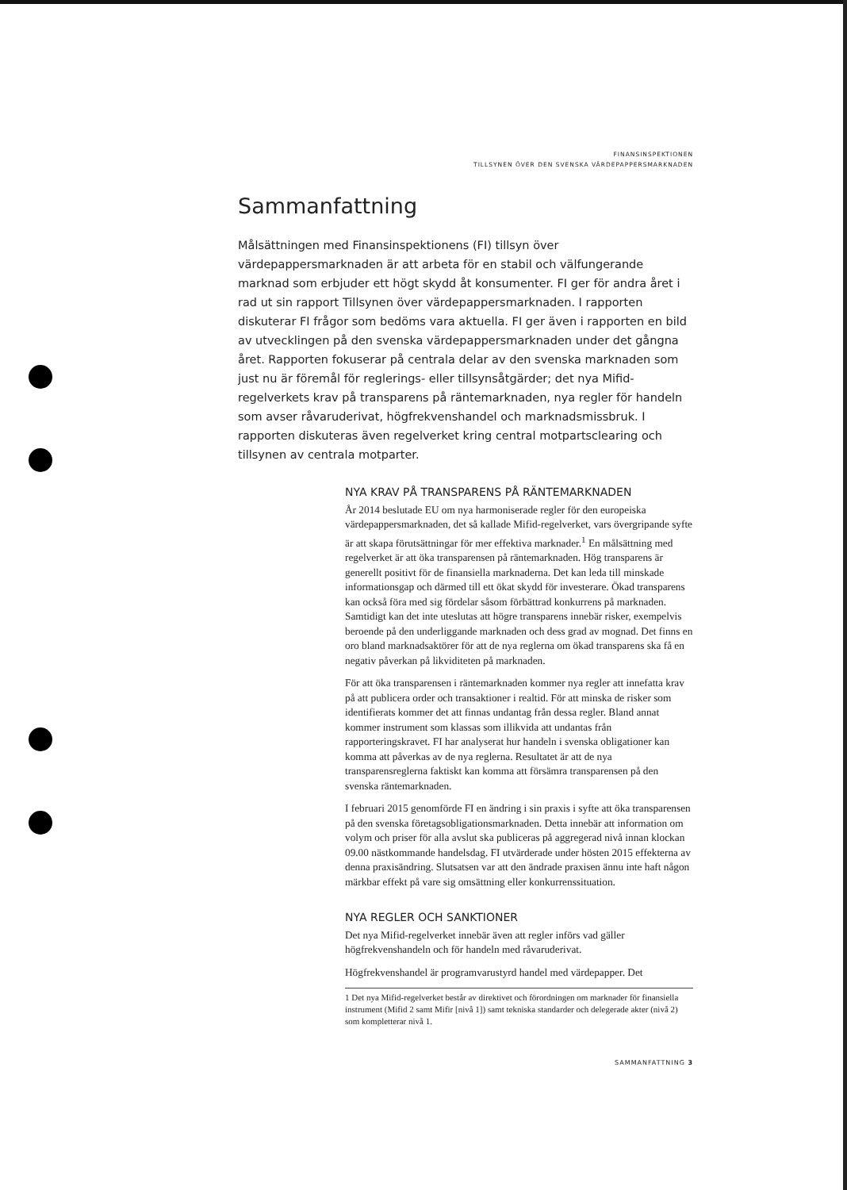FINANSINSPEKTIONEN
TILLSYNEN ÖVER DEN SVENSKA VÄRDEPAPPERSMARKNADEN
Sammanfattning
Målsättningen med Finansinspektionens (FI) tillsyn över värdepappersmarknaden är att arbeta för en stabil och välfungerande marknad som erbjuder ett högt skydd åt konsumenter. FI ger för andra året i rad ut sin rapport Tillsynen över värdepappersmarknaden. I rapporten diskuterar FI frågor som bedöms vara aktuella. FI ger även i rapporten en bild av utvecklingen på den svenska värdepappersmarknaden under det gångna året. Rapporten fokuserar på centrala delar av den svenska marknaden som just nu är föremål för reglerings- eller tillsynsåtgärder; det nya Mifid-regelverkets krav på transparens på räntemarknaden, nya regler för handeln som avser råvaruderivat, högfrekvenshandel och marknadsmissbruk. I rapporten diskuteras även regelverket kring central motpartsclearing och tillsynen av centrala motparter.
NYA KRAV PÅ TRANSPARENS PÅ RÄNTEMARKNADEN
År 2014 beslutade EU om nya harmoniserade regler för den europeiska värdepappersmarknaden, det så kallade Mifid-regelverket, vars övergripande syfte är att skapa förutsättningar för mer effektiva marknader.<sup>1</sup> En målsättning med regelverket är att öka transparensen på räntemarknaden. Hög transparens är generellt positivt för de finansiella marknaderna. Det kan leda till minskade informationsgap och därmed till ett ökat skydd för investerare. Ökad transparens kan också föra med sig fördelar såsom förbättrad konkurrens på marknaden. Samtidigt kan det inte uteslutas att högre transparens innebär risker, exempelvis beroende på den underliggande marknaden och dess grad av mognad. Det finns en oro bland marknadsaktörer för att de nya reglerna om ökad transparens ska få en negativ påverkan på likviditeten på marknaden.
För att öka transparensen i räntemarknaden kommer nya regler att innefatta krav på att publicera order och transaktioner i realtid. För att minska de risker som identifierats kommer det att finnas undantag från dessa regler. Bland annat kommer instrument som klassas som illikvida att undantas från rapporteringskravet. FI har analyserat hur handeln i svenska obligationer kan komma att påverkas av de nya reglerna. Resultatet är att de nya transparensreglerna faktiskt kan komma att försämra transparensen på den svenska räntemarknaden.
I februari 2015 genomförde FI en ändring i sin praxis i syfte att öka transparensen på den svenska företagsobligationsmarknaden. Detta innebär att information om volym och priser för alla avslut ska publiceras på aggregerad nivå innan klockan 09.00 nästkommande handelsdag. FI utvärderade under hösten 2015 effekterna av denna praxisändring. Slutsatsen var att den ändrade praxisen ännu inte haft någon märkbar effekt på vare sig omsättning eller konkurrenssituation.
NYA REGLER OCH SANKTIONER
Det nya Mifid-regelverket innebär även att regler införs vad gäller högfrekvenshandeln och för handeln med råvaruderivat.
Högfrekvenshandel är programvarustyrd handel med värdepapper. Det
1 Det nya Mifid-regelverket består av direktivet och förordningen om marknader för finansiella instrument (Mifid 2 samt Mifir [nivå 1]) samt tekniska standarder och delegerade akter (nivå 2) som kompletterar nivå 1.
SAMMANFATTNING 3